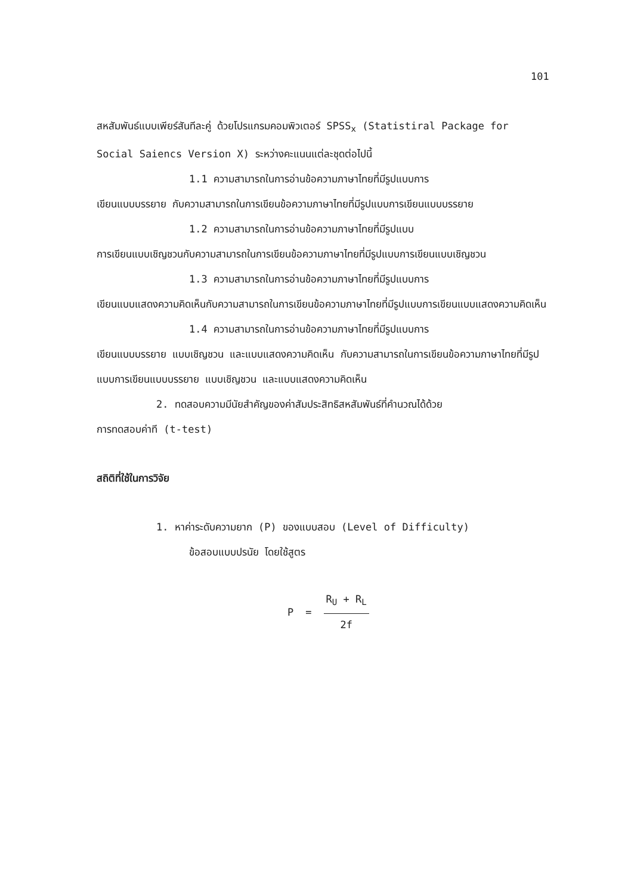101
สหสัมพันธ์แบบเพียร์สันทีละคู่ ด้วยโปรแกรมคอมพิวเตอร์ SPSS<sub>x</sub> (Statistiral Package for Social Saiencs Version X) ระหว่างคะแนนแต่ละชุดต่อไปนี้
1.1 ความสามารถในการอ่านข้อความภาษาไทยที่มีรูปแบบการ
เขียนแบบบรรยาย กับความสามารถในการเขียนข้อความภาษาไทยที่มีรูปแบบการเขียนแบบบรรยาย
1.2 ความสามารถในการอ่านข้อความภาษาไทยที่มีรูปแบบ
การเขียนแบบเชิญชวนกับความสามารถในการเขียนข้อความภาษาไทยที่มีรูปแบบการเขียนแบบเชิญชวน
1.3 ความสามารถในการอ่านข้อความภาษาไทยที่มีรูปแบบการ
เขียนแบบแสดงความคิดเห็นกับความสามารถในการเขียนข้อความภาษาไทยที่มีรูปแบบการเขียนแบบแสดงความคิดเห็น
1.4 ความสามารถในการอ่านข้อความภาษาไทยที่มีรูปแบบการ
เขียนแบบบรรยาย แบบเชิญชวน และแบบแสดงความคิดเห็น กับความสามารถในการเขียนข้อความภาษาไทยที่มีรูปแบบการเขียนแบบบรรยาย แบบเชิญชวน และแบบแสดงความคิดเห็น
2. ทดสอบความมีนัยสำคัญของค่าสัมประสิทธิสหสัมพันธ์ที่คำนวณได้ด้วย
การทดสอบค่าที (t-test)
สถิติที่ใช้ในการวิจัย
1. หาค่าระดับความยาก (P) ของแบบสอบ (Level of Difficulty)
ข้อสอบแบบปรนัย โดยใช้สูตร
P = R<sub>U</sub> + R<sub>L</sub> 2f